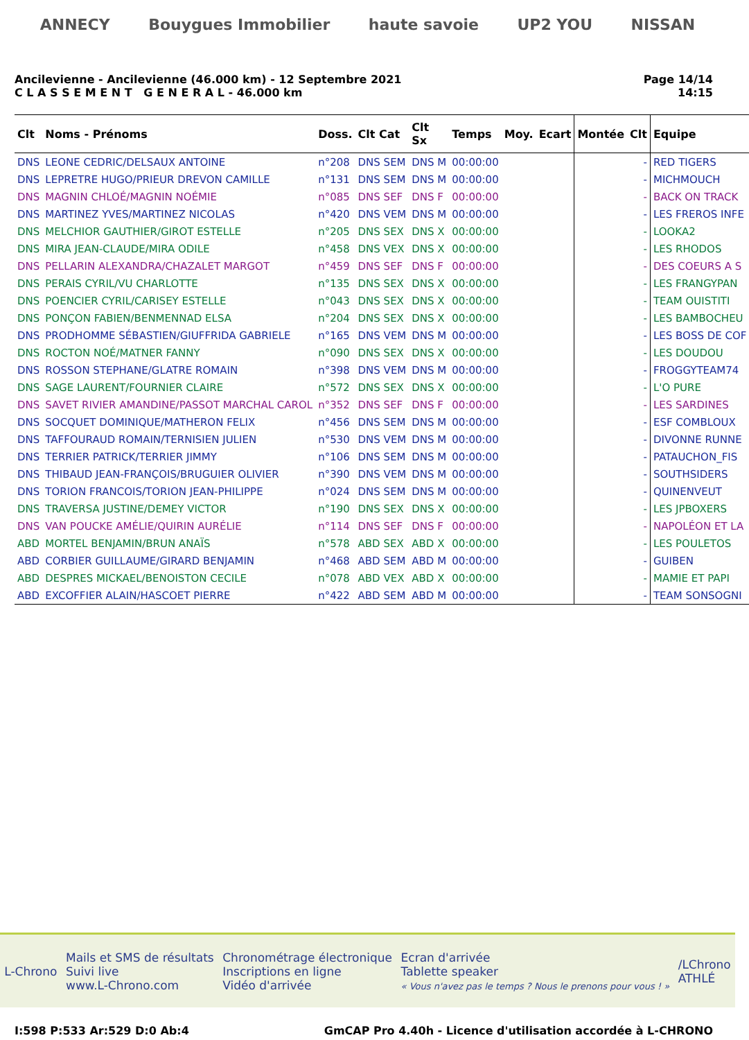ANNECY Bouygues Immobilier haute savoie UP2 YOU NISSAN
Ancilevienne - Ancilevienne (46.000 km) - 12 Septembre 2021
C L A S S E M E N T G E N E R A L - 46.000 km
Page 14/14
14:15
| Clt | Noms - Prénoms | Doss. | Clt Cat | Clt Sx | Temps | Moy. | Ecart | Montée | Clt | Equipe |
| --- | --- | --- | --- | --- | --- | --- | --- | --- | --- | --- |
| DNS | LEONE CEDRIC/DELSAUX ANTOINE | n°208 | DNS SEM | DNS M | 00:00:00 | | | | - | RED TIGERS |
| DNS | LEPRETRE HUGO/PRIEUR DREVON CAMILLE | n°131 | DNS SEM | DNS M | 00:00:00 | | | | - | MICHMOUCH |
| DNS | MAGNIN CHLOÉ/MAGNIN NOÉMIE | n°085 | DNS SEF | DNS F | 00:00:00 | | | | - | BACK ON TRACK |
| DNS | MARTINEZ YVES/MARTINEZ NICOLAS | n°420 | DNS VEM | DNS M | 00:00:00 | | | | - | LES FREROS INFE |
| DNS | MELCHIOR GAUTHIER/GIROT ESTELLE | n°205 | DNS SEX | DNS X | 00:00:00 | | | | - | LOOKA2 |
| DNS | MIRA JEAN-CLAUDE/MIRA ODILE | n°458 | DNS VEX | DNS X | 00:00:00 | | | | - | LES RHODOS |
| DNS | PELLARIN ALEXANDRA/CHAZALET MARGOT | n°459 | DNS SEF | DNS F | 00:00:00 | | | | - | DES COEURS A S |
| DNS | PERAIS CYRIL/VU CHARLOTTE | n°135 | DNS SEX | DNS X | 00:00:00 | | | | - | LES FRANGYPAN |
| DNS | POENCIER CYRIL/CARISEY ESTELLE | n°043 | DNS SEX | DNS X | 00:00:00 | | | | - | TEAM OUISTITI |
| DNS | PONÇON FABIEN/BENMENNAD ELSA | n°204 | DNS SEX | DNS X | 00:00:00 | | | | - | LES BAMBOCHEU |
| DNS | PRODHOMME SÉBASTIEN/GIUFFRIDA GABRIELE | n°165 | DNS VEM | DNS M | 00:00:00 | | | | - | LES BOSS DE COF |
| DNS | ROCTON NOÉ/MATNER FANNY | n°090 | DNS SEX | DNS X | 00:00:00 | | | | - | LES DOUDOU |
| DNS | ROSSON STEPHANE/GLATRE ROMAIN | n°398 | DNS VEM | DNS M | 00:00:00 | | | | - | FROGGYTEAM74 |
| DNS | SAGE LAURENT/FOURNIER CLAIRE | n°572 | DNS SEX | DNS X | 00:00:00 | | | | - | L'O PURE |
| DNS | SAVET RIVIER AMANDINE/PASSOT MARCHAL CAROL | n°352 | DNS SEF | DNS F | 00:00:00 | | | | - | LES SARDINES |
| DNS | SOCQUET DOMINIQUE/MATHERON FELIX | n°456 | DNS SEM | DNS M | 00:00:00 | | | | - | ESF COMBLOUX |
| DNS | TAFFOURAUD ROMAIN/TERNISIEN JULIEN | n°530 | DNS VEM | DNS M | 00:00:00 | | | | - | DIVONNE RUNNE |
| DNS | TERRIER PATRICK/TERRIER JIMMY | n°106 | DNS SEM | DNS M | 00:00:00 | | | | - | PATAUCHON_FIS |
| DNS | THIBAUD JEAN-FRANÇOIS/BRUGUIER OLIVIER | n°390 | DNS VEM | DNS M | 00:00:00 | | | | - | SOUTHSIDERS |
| DNS | TORION FRANCOIS/TORION JEAN-PHILIPPE | n°024 | DNS SEM | DNS M | 00:00:00 | | | | - | QUINENVEUT |
| DNS | TRAVERSA JUSTINE/DEMEY VICTOR | n°190 | DNS SEX | DNS X | 00:00:00 | | | | - | LES JPBOXERS |
| DNS | VAN POUCKE AMÉLIE/QUIRIN AURÉLIE | n°114 | DNS SEF | DNS F | 00:00:00 | | | | - | NAPOLÉON ET LA |
| ABD | MORTEL BENJAMIN/BRUN ANAÏS | n°578 | ABD SEX | ABD X | 00:00:00 | | | | - | LES POULETOS |
| ABD | CORBIER GUILLAUME/GIRARD BENJAMIN | n°468 | ABD SEM | ABD M | 00:00:00 | | | | - | GUIBEN |
| ABD | DESPRES MICKAEL/BENOISTON CECILE | n°078 | ABD VEX | ABD X | 00:00:00 | | | | - | MAMIE ET PAPI |
| ABD | EXCOFFIER ALAIN/HASCOET PIERRE | n°422 | ABD SEM | ABD M | 00:00:00 | | | | - | TEAM SONSOGNI |
L-Chrono
Mails et SMS de résultats
Suivi live
www.L-Chrono.com
Chronométrage électronique
Inscriptions en ligne
Vidéo d'arrivée
Ecran d'arrivée
Tablette speaker
« Vous n'avez pas le temps ? Nous le prenons pour vous ! »
/LChrono
ATHLÉ
I:598 P:533 Ar:529 D:0 Ab:4 GmCAP Pro 4.40h - Licence d'utilisation accordée à L-CHRONO